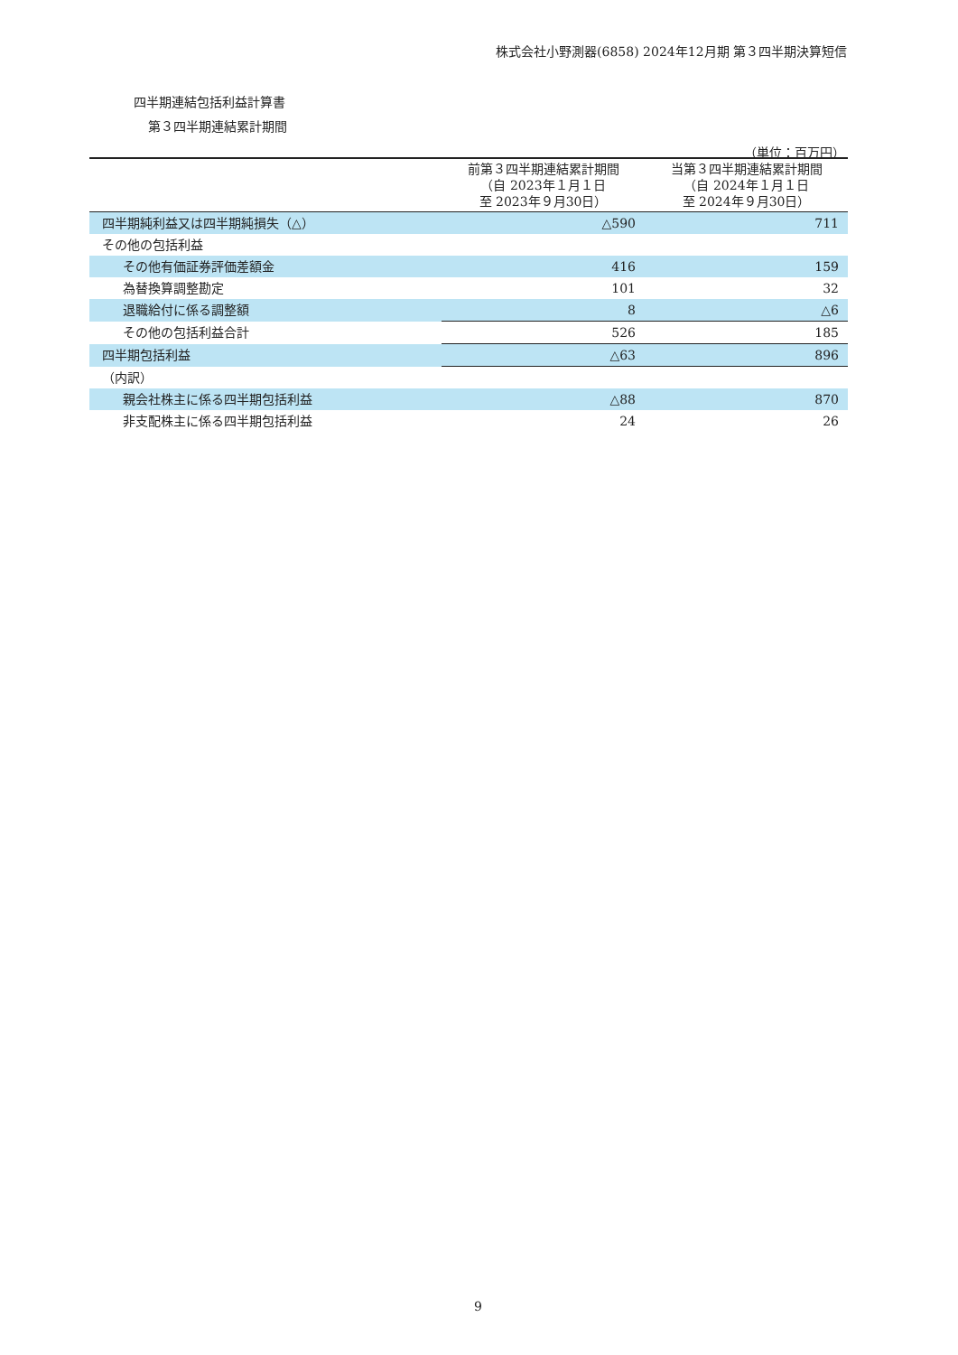株式会社小野測器(6858) 2024年12月期 第３四半期決算短信
四半期連結包括利益計算書
第３四半期連結累計期間
（単位：百万円）
| | 前第３四半期連結累計期間 （自 2023年１月１日 至 2023年９月30日） | 当第３四半期連結累計期間 （自 2024年１月１日 至 2024年９月30日） |
| --- | --- | --- |
| 四半期純利益又は四半期純損失（△） | △590 | 711 |
| その他の包括利益 | | |
| その他有価証券評価差額金 | 416 | 159 |
| 為替換算調整勘定 | 101 | 32 |
| 退職給付に係る調整額 | 8 | △6 |
| その他の包括利益合計 | 526 | 185 |
| 四半期包括利益 | △63 | 896 |
| （内訳） | | |
| 親会社株主に係る四半期包括利益 | △88 | 870 |
| 非支配株主に係る四半期包括利益 | 24 | 26 |
9